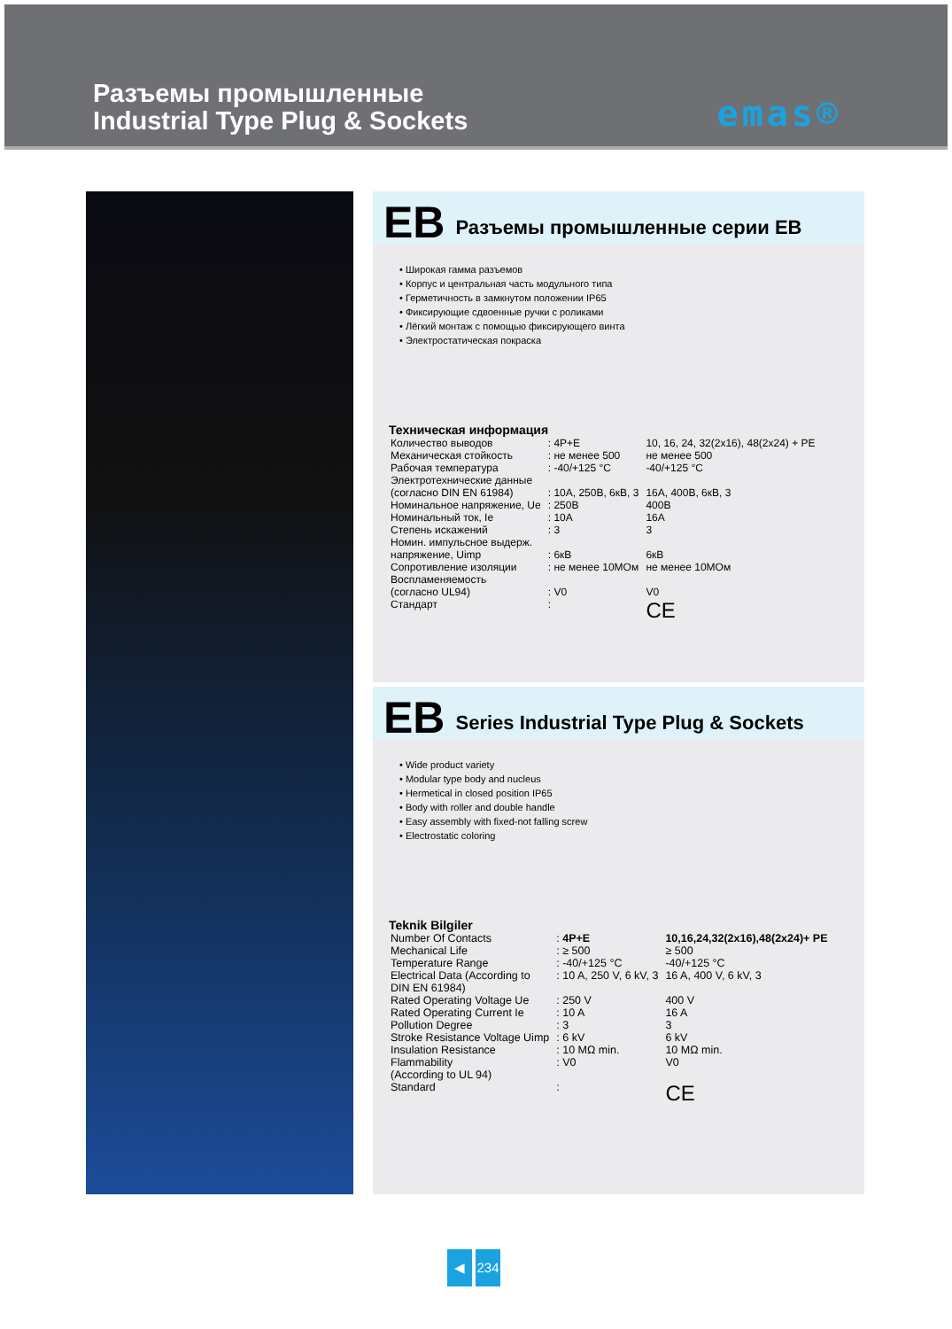Разъемы промышленные
Industrial Type Plug & Sockets
emas®
EB Разъемы промышленные серии EB
• Широкая гамма разъемов
• Корпус и центральная часть модульного типа
• Герметичность в замкнутом положении IP65
• Фиксирующие сдвоенные ручки с роликами
• Лёгкий монтаж с помощью фиксирующего винта
• Электростатическая покраска
Техническая информация
| Количество выводов | : 4P+E | 10, 16, 24, 32(2x16), 48(2x24) + PE |
| Механическая стойкость | : не менее 500 | не менее 500 |
| Рабочая температура | : -40/+125 °C | -40/+125 °C |
| Электротехнические данные (согласно DIN EN 61984) | : 10A, 250B, 6кВ, 3 | 16A, 400B, 6кВ, 3 |
| Номинальное напряжение, Ue | : 250B | 400B |
| Номинальный ток, Ie | : 10A | 16A |
| Степень искажений | : 3 | 3 |
| Номин. импульсное выдерж. напряжение, Uimp | : 6кВ | 6кВ |
| Сопротивление изоляции | : не менее 10МОм | не менее 10МОм |
| Воспламеняемость (согласно UL94) | : V0 | V0 |
| Стандарт | : | CE |
EB Series Industrial Type Plug & Sockets
• Wide product variety
• Modular type body and nucleus
• Hermetical in closed position IP65
• Body with roller and double handle
• Easy assembly with fixed-not falling screw
• Electrostatic coloring
Teknik Bilgiler
| Number Of Contacts | : 4P+E | 10,16,24,32(2x16),48(2x24)+ PE |
| Mechanical Life | : ≥ 500 | ≥ 500 |
| Temperature Range | : -40/+125 °C | -40/+125 °C |
| Electrical Data (According to DIN EN 61984) | : 10 A, 250 V, 6 kV, 3 | 16 A, 400 V, 6 kV, 3 |
| Rated Operating Voltage Ue | : 250 V | 400 V |
| Rated Operating Current Ie | : 10 A | 16 A |
| Pollution Degree | : 3 | 3 |
| Stroke Resistance Voltage Uimp | : 6 kV | 6 kV |
| Insulation Resistance | : 10 MΩ min. | 10 MΩ min. |
| Flammability (According to UL 94) | : V0 | V0 |
| Standard | : | CE |
◀ 234